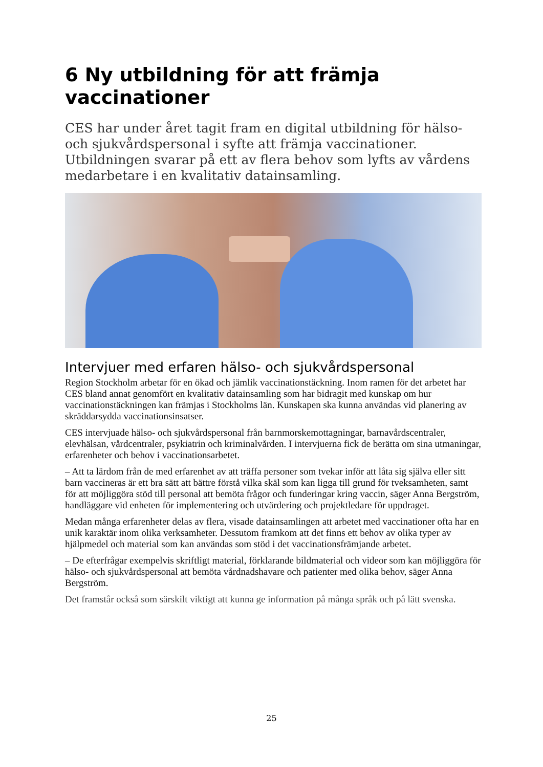6 Ny utbildning för att främja vaccinationer
CES har under året tagit fram en digital utbildning för hälso- och sjukvårdspersonal i syfte att främja vaccinationer. Utbildningen svarar på ett av flera behov som lyfts av vårdens medarbetare i en kvalitativ datainsamling.
Intervjuer med erfaren hälso- och sjukvårdspersonal
Region Stockholm arbetar för en ökad och jämlik vaccinationstäckning. Inom ramen för det arbetet har CES bland annat genomfört en kvalitativ datainsamling som har bidragit med kunskap om hur vaccinationstäckningen kan främjas i Stockholms län. Kunskapen ska kunna användas vid planering av skräddarsydda vaccinationsinsatser.
CES intervjuade hälso- och sjukvårdspersonal från barnmorskemottagningar, barnavårdscentraler, elevhälsan, vårdcentraler, psykiatrin och kriminalvården. I intervjuerna fick de berätta om sina utmaningar, erfarenheter och behov i vaccinationsarbetet.
– Att ta lärdom från de med erfarenhet av att träffa personer som tvekar inför att låta sig själva eller sitt barn vaccineras är ett bra sätt att bättre förstå vilka skäl som kan ligga till grund för tveksamheten, samt för att möjliggöra stöd till personal att bemöta frågor och funderingar kring vaccin, säger Anna Bergström, handläggare vid enheten för implementering och utvärdering och projektledare för uppdraget.
Medan många erfarenheter delas av flera, visade datainsamlingen att arbetet med vaccinationer ofta har en unik karaktär inom olika verksamheter. Dessutom framkom att det finns ett behov av olika typer av hjälpmedel och material som kan användas som stöd i det vaccinationsfrämjande arbetet.
– De efterfrågar exempelvis skriftligt material, förklarande bildmaterial och videor som kan möjliggöra för hälso- och sjukvårdspersonal att bemöta vårdnadshavare och patienter med olika behov, säger Anna Bergström.
Det framstår också som särskilt viktigt att kunna ge information på många språk och på lätt svenska.
25